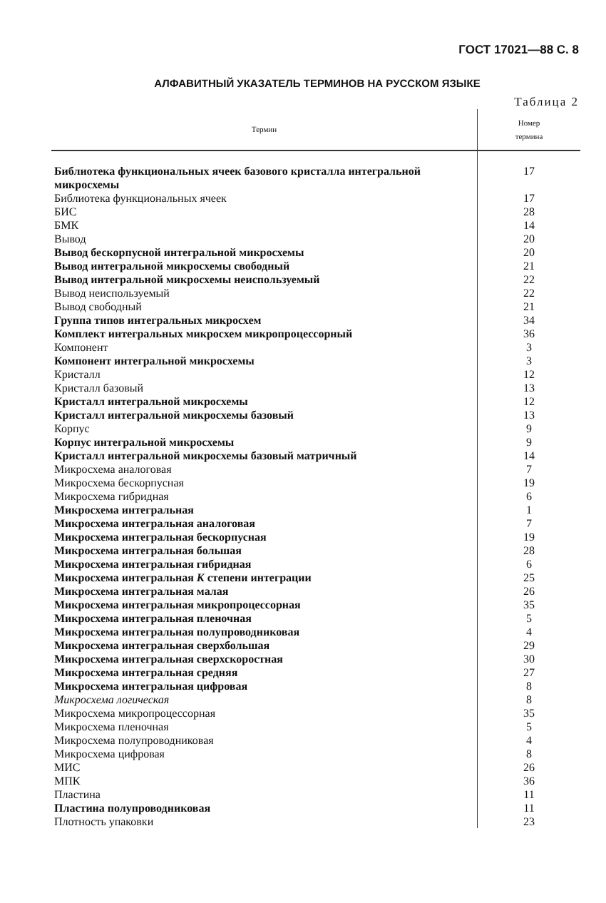ГОСТ 17021—88 С. 8
АЛФАВИТНЫЙ УКАЗАТЕЛЬ ТЕРМИНОВ НА РУССКОМ ЯЗЫКЕ
Таблица 2
| Термин | Номер термина |
| --- | --- |
| Библиотека функциональных ячеек базового кристалла интегральной микросхемы | 17 |
| Библиотека функциональных ячеек | 17 |
| БИС | 28 |
| БМК | 14 |
| Вывод | 20 |
| Вывод бескорпусной интегральной микросхемы | 20 |
| Вывод интегральной микросхемы свободный | 21 |
| Вывод интегральной микросхемы неиспользуемый | 22 |
| Вывод неиспользуемый | 22 |
| Вывод свободный | 21 |
| Группа типов интегральных микросхем | 34 |
| Комплект интегральных микросхем микропроцессорный | 36 |
| Компонент | 3 |
| Компонент интегральной микросхемы | 3 |
| Кристалл | 12 |
| Кристалл базовый | 13 |
| Кристалл интегральной микросхемы | 12 |
| Кристалл интегральной микросхемы базовый | 13 |
| Корпус | 9 |
| Корпус интегральной микросхемы | 9 |
| Кристалл интегральной микросхемы базовый матричный | 14 |
| Микросхема аналоговая | 7 |
| Микросхема бескорпусная | 19 |
| Микросхема гибридная | 6 |
| Микросхема интегральная | 1 |
| Микросхема интегральная аналоговая | 7 |
| Микросхема интегральная бескорпусная | 19 |
| Микросхема интегральная большая | 28 |
| Микросхема интегральная гибридная | 6 |
| Микросхема интегральная К степени интеграции | 25 |
| Микросхема интегральная малая | 26 |
| Микросхема интегральная микропроцессорная | 35 |
| Микросхема интегральная пленочная | 5 |
| Микросхема интегральная полупроводниковая | 4 |
| Микросхема интегральная сверхбольшая | 29 |
| Микросхема интегральная сверхскоростная | 30 |
| Микросхема интегральная средняя | 27 |
| Микросхема интегральная цифровая | 8 |
| Микросхема логическая | 8 |
| Микросхема микропроцессорная | 35 |
| Микросхема пленочная | 5 |
| Микросхема полупроводниковая | 4 |
| Микросхема цифровая | 8 |
| МИС | 26 |
| МПК | 36 |
| Пластина | 11 |
| Пластина полупроводниковая | 11 |
| Плотность упаковки | 23 |